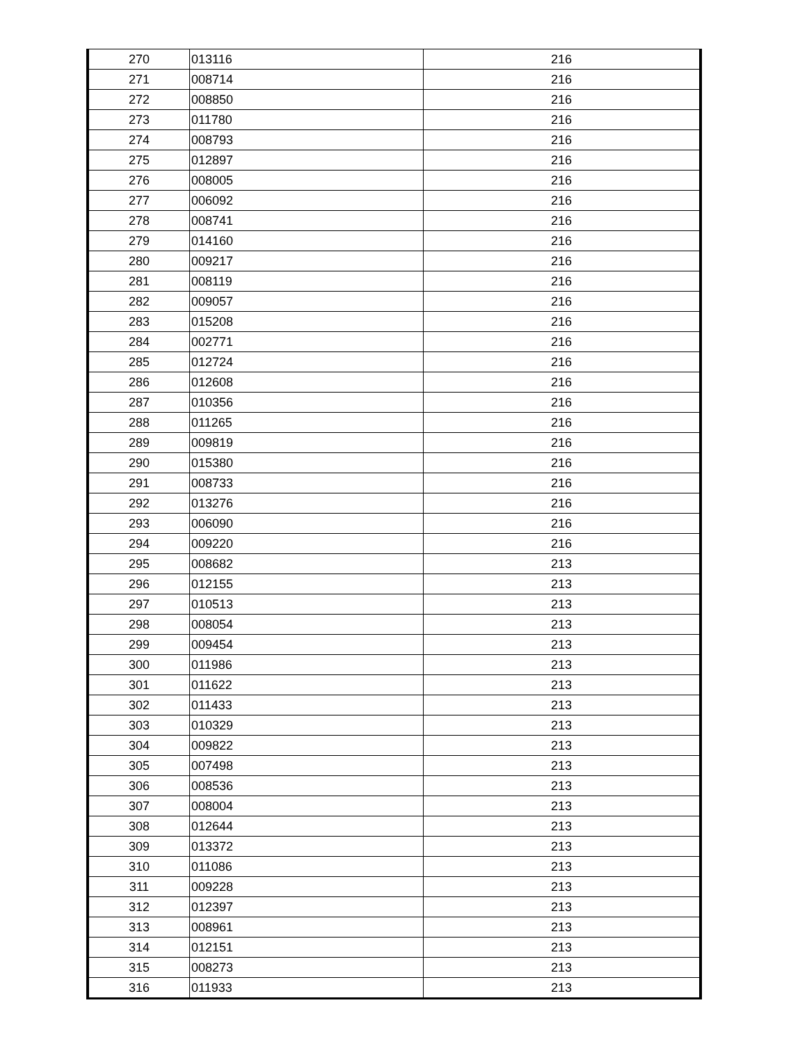| 270 | 013116 | 216 |
| 271 | 008714 | 216 |
| 272 | 008850 | 216 |
| 273 | 011780 | 216 |
| 274 | 008793 | 216 |
| 275 | 012897 | 216 |
| 276 | 008005 | 216 |
| 277 | 006092 | 216 |
| 278 | 008741 | 216 |
| 279 | 014160 | 216 |
| 280 | 009217 | 216 |
| 281 | 008119 | 216 |
| 282 | 009057 | 216 |
| 283 | 015208 | 216 |
| 284 | 002771 | 216 |
| 285 | 012724 | 216 |
| 286 | 012608 | 216 |
| 287 | 010356 | 216 |
| 288 | 011265 | 216 |
| 289 | 009819 | 216 |
| 290 | 015380 | 216 |
| 291 | 008733 | 216 |
| 292 | 013276 | 216 |
| 293 | 006090 | 216 |
| 294 | 009220 | 216 |
| 295 | 008682 | 213 |
| 296 | 012155 | 213 |
| 297 | 010513 | 213 |
| 298 | 008054 | 213 |
| 299 | 009454 | 213 |
| 300 | 011986 | 213 |
| 301 | 011622 | 213 |
| 302 | 011433 | 213 |
| 303 | 010329 | 213 |
| 304 | 009822 | 213 |
| 305 | 007498 | 213 |
| 306 | 008536 | 213 |
| 307 | 008004 | 213 |
| 308 | 012644 | 213 |
| 309 | 013372 | 213 |
| 310 | 011086 | 213 |
| 311 | 009228 | 213 |
| 312 | 012397 | 213 |
| 313 | 008961 | 213 |
| 314 | 012151 | 213 |
| 315 | 008273 | 213 |
| 316 | 011933 | 213 |